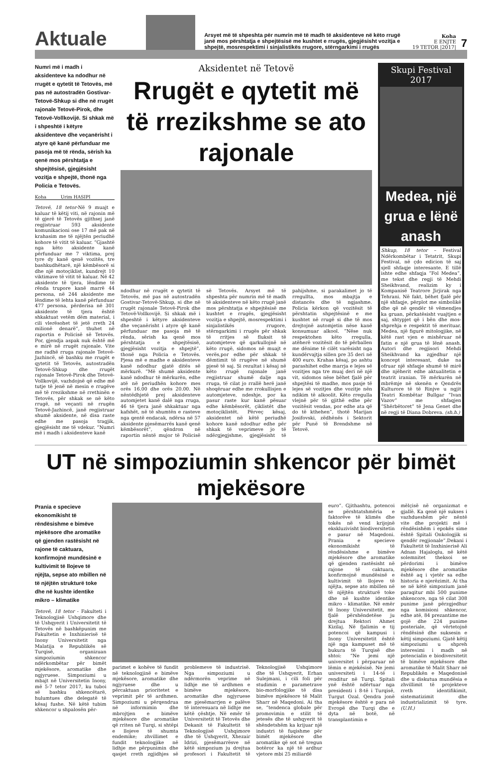Aktuale
Arsyet më të shpeshta për numrin më të madh të aksidenteve në këto rrugë janë mos përshtatja e shpejtësisë me kushtet e rrugës, gjegjësisht vozitja e shpejtë, mosrespektimi i sinjalistikës rrugore, stërngarkimi i rrugës
Koha
E ENJTE
19 TETOR |2017|
7
Numri më i madh i aksidenteve ka ndodhur në rrugët e qytetit të Tetovës, më pas në autostradën Gostivar-Tetovë-Shkup si dhe në rrugët rajonale Tetovë-Pirok, dhe Tetovë-Vollkovijë. Si shkak më i shpeshtë i këtyre aksidenteve dhe veçanërisht i atyre që kanë përfunduar me pasoja më të rënda, sërish ka qenë mos përshtatja e shpejtësisë, gjegjësisht vozitja e shpejtë, thonë nga Policia e Tetovës.
Koha Urim HASIPI
Tetovë, 18 tetor-Në 9 muajt e kaluar të këtij viti, në rajonin më të gjerë të Tetovës gjithsej janë regjistruar 593 aksidente komunikacioni ose 17 më pak në krahasim me të njëjtën periudhë kohore të vitit të kaluar. “Gjashtë nga këto aksidente kanë përfunduar me 7 viktima, prej tyre dy kanë qenë vozitës, tre bashkudhëtarë, një këmbësorë si dhe një motoçiklist, kundrejt 10 viktimave të vitit të kaluar. Në 42 aksidente të tjera, lëndime të rënda trupore kanë marrë 44 persona, në 244 aksidente me lëndime të lehta kanë përfunduar 477 persona, përderisa në 301 aksidente të tjera është shkaktuat vetëm dëm material, i cili vlerësohet të jetë rreth 24 milionë denarë”, thuhet në raportin e Policisë së Tetovës. Por, gjendja aspak nuk është më e mirë në rrugët rajonale. Vite me radhë rruga rajonale Tetovë-Jazhincë, së bashku me rrugët e qytetit të Tetovës, autostradën Tetovë-Shkup dhe rrugët rajonale Tetovë-Pirok dhe Tetovë-Vollkovijë, vazhdojnë që edhe më tutje të jenë në mesin e rrugëve më të rrezikshme në rrethinën e Tetovës, për shkak se në këto rrugë, në veçanti në rrugën Tetovë-Jazhincë, janë regjistruar shumë aksidente, në disa raste edhe me pasoja tragjik, gjegjësisht me të vdekur. “Numri më i madh i aksidenteve kanë
Aksidentet në Tetovë
Rrugët e qytetit më të rrezikshme se ato rajonale
ndodhur në rrugët e qytetit të Tetovës, më pas në autostradën Gostivar-Tetovë-Shkup, si dhe në rrugët rajonale Tetovë-Pirok dhe Tetovë-Vollkovijë. Si shkak më i shpeshtë i këtyre aksidenteve dhe veçanërisht i atyre që kanë përfunduar me pasoja më të rënda, sërish ka qenë mos përshtatja e shpejtësisë, gjegjësisht vozitja e shpejtë”, thonë nga Policia e Tetovës. Pjesa më e madhe e aksidenteve kanë ndodhur gjatë ditës së mërkurë. “Më shumë aksidente kanë ndodhur të mërkurën, edhe atë në periudhën kohore mes orës 16.00 dhe orës 20.00. Në nëntëdhjetë prej aksidenteve automjetet kanë dalë nga rruga, 46 të tjera janë shkaktuar nga kafshët, në të shumtën e rasteve nga qentë endacak, ndërsa në 57 aksidente pjesëmarrës kanë qenë këmbësorët”, qëndron në raportin nëntë mujor të Policisë së Tetovës. Arsyet më të shpeshta për numrin më të madh të aksidenteve në këto rrugë janë mos përshtatja e shpejtësisë me kushtet e rrugës, gjegjësisht vozitja e shpejtë, mosrespektimi i sinjalistikës rrugore, stërngarkimi i rrugës për shkak të rritjes së fluksit të automjeteve që qarkullojnë në këto rrugë, sidomos në muajt e verës,por edhe për shkak të dëmtimit të rrugëve në shumë pjesë të saj. Si rezultat i kësaj në këto rrugë rajonale janë regjistruar shumë dalje nga rruga, të cilat jo rrallë herë janë shoqëruar edhe me rrokullisjen e automjeteve, ndeshje, por ka pasur raste kur kanë pësuar edhe këmbësorët, çiklistët dhe motoçiklistët. Përveç kësaj, aksidentet në këtë periudhë kohore kanë ndodhur edhe për shkak të veprimeve jo të ndërgjegjshme, gjegjësisht të pahijshme, si parakalimet jo të rregullta, mos mbajtja e distancës dhe të ngjashme. Policia kërkon që vozitësit të përshtatin shpejtësinë e me kushtet në rrugë si dhe të mos drejtojnë automjetin nëse kanë konsumuar alkool. “Nëse nuk respektohen këto rregulla, atëherë vozitësit do të përballen me dënime të cilët varësisht nga kundërvajtja sillen pre 35 deri në 400 euro. Krahas kësaj, po ashtu parashihet edhe marrja e lejes së vozitjes nga tre muaj deri në një vit, sidomos nëse bëhet fjalë për shpejtësi të madhe, mos pasje të lejes së vozitjes dhe vozitje nën ndikim të alkoolit. Këto rregulla vlejnë për të gjithë edhe për vozitësit vendas, por edhe ata që do të kthehen”, thotë Marijan Josifovski, zëdhënës i Sektorit për Punë të Brendshme në Tetovë.
Skupi Festival 2017
Medea, një grua e lënë anash
Shkup, 18 tetor – Festival Ndërkombëtar i Tetatrit, Skupi Festival, në çdo edicion të saj sjell shfaqje interesante. E tillë ishte edhe shfaqja “Fol Medea”, me tekst dhe regji të Mehdi Sheikhvand, realizim ky i Kompanisë Teatrore Jirjirak nga Tehrani. Në fakt, bëhet fjalë për një shfaqje, përplot me simbolikë dhe që në qendër të vëmendjes ka gruan, përkatësisht vuajtjen e saj, shtypjet që i bën dhe mos-shprehja e respektit të merituar. Medea, një figurë mitologjike, në këtë rast vjen e mishëruar në fatin e një grua të lënë anash. Autori dhe regjisori Mehdi Sheikhvand ka zgjedhur një koncept interesant, duke na ofruar një shfaqje shumë të mirë dhe njëherit edhe aktualitetin e teatrit iranian. Të mërkurën në mbrëmje në skenën e Qendrës Kulturore të të Rinjve u ngjit Teatri Kombëtar Bullgar “Ivan Vazov” me shfaqjen “Shërbëtoret” të Jena Genet dhe në regji të Diana Dobreva. (sh.h.)
UT në simpoziumin shkencor për bimët mjekësore
Prania e specieve ekonomikisht të rëndësishme e bimëve mjekësore dhe aromatike që gjenden rastësisht në rajone të caktuara, konfirmojnë mundësinë e kultivimit të llojeve të njëjta, sepse ato mbillen në të njëjtën strukturë toke dhe në kushte identike mikro – klimatike
Tetovë, 18 tetor - Fakulteti i Teknologjisë Ushqimore dhe të Ushqyerit i Universitetit të Tetovës në bashkëpunim me Fakultetin e Inxhinierisë të Inony Universitetit nga Malatija e Republikës së Turqisë, organizuan simpoziumin shkencor ndërkombëtar për bimët mjekësore, aromatike dhe ngjyruese. Simpoziumi u mbajt në Universitetin Inony, më 5-7 tetor 2017, ku tuboi së bashku shkencëtarë, hulumtues dhe delegatë të kësaj fushe. Në këtë tubim shkencor u shpalosën për-
parimet e kohëve të fundit në teknologjinë e bimëve mjekësore, aromatike dhe ngjyruese dhe u përcaktuan prioritetet e veprimit për të ardhmen. Simpoziumi u përqendrua në informimin dhe mbrojtjen e bimëve mjekësore dhe aromatike që rriten në Turqi, si shtëpi e llojeve të shumta endemike; zhvillimet e fundit teknologjike në lidhje me përpunimin dhe qasjet rreth zgjidhjes së problemeve të industrisë. Nga simpoziumi u ndërmorën veprime në lidhje me të ardhmen e bimëve mjekësore, aromatike dhe ngjyruese me pjesëmarrjen e palëve të interesuara në lidhje me këtë çështje. Në emër të Universitetit të Tetovës dhe Dekanit të Fakultetit të Teknologjisë Ushqimore dhe të Ushqyerit, Xhezair Idrizi, pjesëmarrësve në këtë simpozium ju drejtua profesori i Fakultetit të Teknologjisë Ushqimore dhe të Ushqyerit, Erhan Sulejmani, i cili foli për studimin e parametrave bio-morfologjike të disa bimëve mjekësore të Malit Sharr në Maqedoni. Ai tha se, “tendenca globale për promovimin e stilit të jetesës dhe të ushqyerit të shëndetshëm ka krijuar një industri të fuqishme për bimët mjekësore dhe aromatike që sot në tregun botëror ka një të ardhur vjetore mbi 25 miliardë
euro”. Gjithashtu, potencoi se përshtatshmëria e faktorëve të klimës dhe tokës në vend krijojnë ekskluzivisht biodiversitetin e pasur në Maqedoni. Prania e specieve ekonomikisht të rëndësishme e bimëve mjekësore dhe aromatike që gjenden rastësisht në rajone të caktuara, konfirmojnë mundësinë e kultivimit të llojeve të njëjta, sepse ato mbillen në të njëjtën strukturë toke dhe në kushte identike mikro - klimatike. Në emër të Inony Universitetit, me fjalë përshëndetëse ju drejtua Rektori Ahmet Kizilaj. Në fjalimin e tij potencoi që kampusi i Inony Universitetit është një nga kampuset më të bukura të Turqisë dhe shtoi: “Ne jemi një universitet i përparuar në lëmin e mjekësisë. Ne jemi universiteti i 14-të i renditur në Turqi. Spitali ynë është ndërtuar nga presidenti i 8-të i Turqisë, Turgut Ozal. Qendra jonë mjekësore është e para në Evropë dhe Turqi dhe e dyta në botë, në transplantimin e
mëlçisë në organizmat e gjallë. Ka qenë një sukses i vazhdueshëm për nëntë vite dhe projekti më i rëndësishëm i epokës sime është Spitali Onkologjik si qendër regjionale”.Dekani i Fakultetit të Inxhinierisë Ali Adnan Hajaloglu, në këtë solemnitet theksoi se përdorimi i bimëve mjekësore dhe aromatike është aq i vjetër sa edhe historia e njerëzimit. Ai tha se në këtë simpozium janë paraqitur mbi 500 punime shkencore, nga të cilat 308 punime janë përzgjedhur nga komisioni shkencor, edhe atë, 84 prezantime me gojë dhe 224 punime posteriale, që vërtetojnë rëndësinë dhe suksesin e këtij simpoziumi. Gjatë këtij simpoziumi u shpreh interesimi i madh në potencialin e biodiversitetit të bimëve mjekësore dhe aromatike të Malit Sharr në Republikën e Maqedonisë dhe u diskutua mundësia e zhvillimit të projekteve rreth identifikimit, sistematizimit dhe industrializimit të tyre. (U.H.)